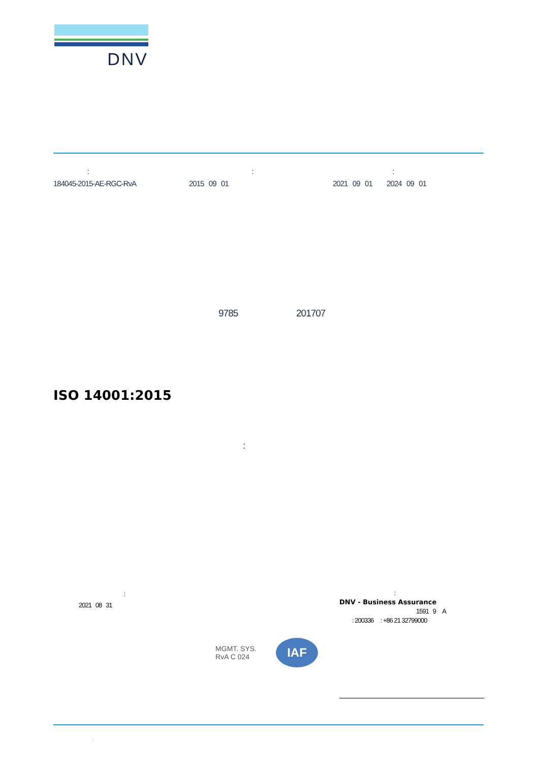DNV
:
184045-2015-AE-RGC-RvA
:
2015 09 01
:
2021 09 01 2024 09 01
9785 201707
ISO 14001:2015
:
:
2021 08 31
:
DNV - Business Assurance
1591 9 A
: 200336 : +86 21 32799000
MGMT. SYS.
RvA C 024 IAF
: